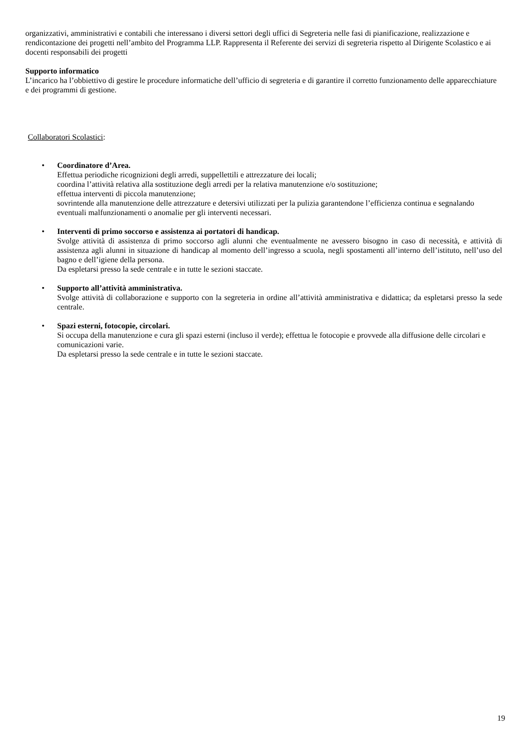organizzativi, amministrativi e contabili che interessano i diversi settori degli uffici di Segreteria nelle fasi di pianificazione, realizzazione e rendicontazione dei progetti nell’ambito del Programma LLP. Rappresenta il Referente dei servizi di segreteria rispetto al Dirigente Scolastico e ai docenti responsabili dei progetti
Supporto informatico
L’incarico ha l’obbiettivo di gestire le procedure informatiche dell’ufficio di segreteria e di garantire il corretto funzionamento delle apparecchiature e dei programmi di gestione.
Collaboratori Scolastici:
•
Coordinatore d’Area.
Effettua periodiche ricognizioni degli arredi, suppellettili e attrezzature dei locali;
coordina l’attività relativa alla sostituzione degli arredi per la relativa manutenzione e/o sostituzione;
effettua interventi di piccola manutenzione;
sovrintende alla manutenzione delle attrezzature e detersivi utilizzati per la pulizia garantendone l’efficienza continua e segnalando eventuali malfunzionamenti o anomalie per gli interventi necessari.
•
Interventi di primo soccorso e assistenza ai portatori di handicap.
Svolge attività di assistenza di primo soccorso agli alunni che eventualmente ne avessero bisogno in caso di necessità, e attività di assistenza agli alunni in situazione di handicap al momento dell’ingresso a scuola, negli spostamenti all’interno dell’istituto, nell’uso del bagno e dell’igiene della persona.
Da espletarsi presso la sede centrale e in tutte le sezioni staccate.
•
Supporto all’attività amministrativa.
Svolge attività di collaborazione e supporto con la segreteria in ordine all’attività amministrativa e didattica; da espletarsi presso la sede centrale.
•
Spazi esterni, fotocopie, circolari.
Si occupa della manutenzione e cura gli spazi esterni (incluso il verde); effettua le fotocopie e provvede alla diffusione delle circolari e comunicazioni varie.
Da espletarsi presso la sede centrale e in tutte le sezioni staccate.
19